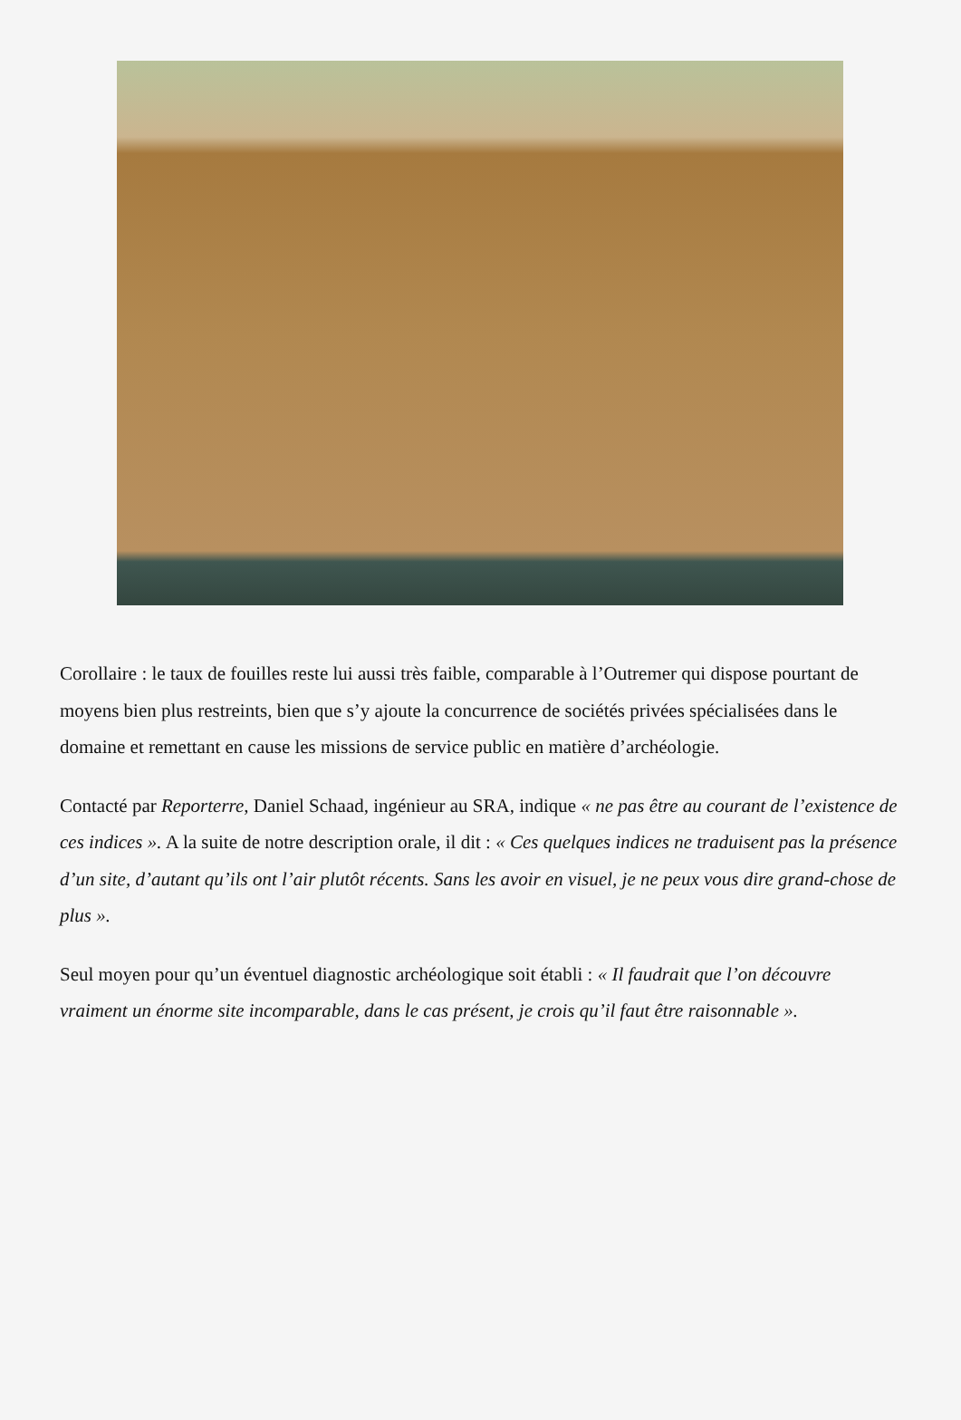Corollaire : le taux de fouilles reste lui aussi très faible, comparable à l’Outremer qui dispose pourtant de moyens bien plus restreints, bien que s’y ajoute la concurrence de sociétés privées spécialisées dans le domaine et remettant en cause les missions de service public en matière d’archéologie.
Contacté par Reporterre, Daniel Schaad, ingénieur au SRA, indique « ne pas être au courant de l’existence de ces indices ». A la suite de notre description orale, il dit : « Ces quelques indices ne traduisent pas la présence d’un site, d’autant qu’ils ont l’air plutôt récents. Sans les avoir en visuel, je ne peux vous dire grand-chose de plus ».
Seul moyen pour qu’un éventuel diagnostic archéologique soit établi : « Il faudrait que l’on découvre vraiment un énorme site incomparable, dans le cas présent, je crois qu’il faut être raisonnable ».